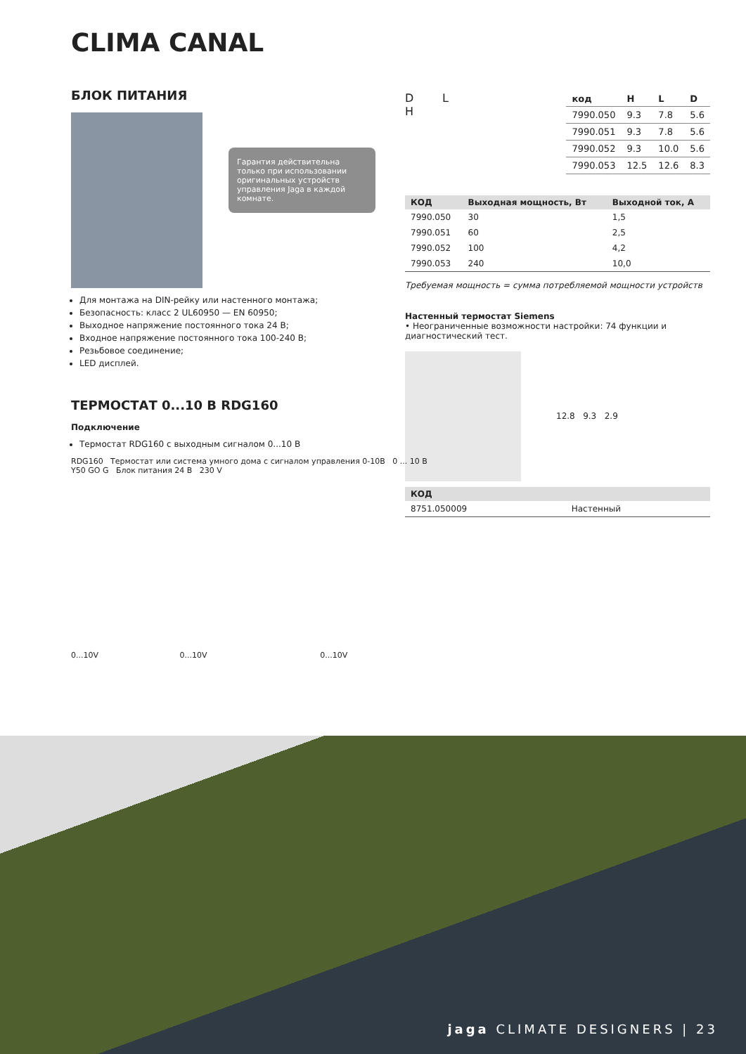CLIMA CANAL
БЛОК ПИТАНИЯ
Гарантия действительна только при использовании оригинальных устройств управления Jaga в каждой комнате.
Для монтажа на DIN-рейку или настенного монтажа;
Безопасность: класс 2 UL60950 — EN 60950;
Выходное напряжение постоянного тока 24 В;
Входное напряжение постоянного тока 100-240 В;
Резьбовое соединение;
LED дисплей.
ТЕРМОСТАТ 0...10 В RDG160
Подключение
Термостат RDG160 с выходным сигналом 0...10 В
D L
H
| код | H | L | D |
| --- | --- | --- | --- |
| 7990.050 | 9.3 | 7.8 | 5.6 |
| 7990.051 | 9.3 | 7.8 | 5.6 |
| 7990.052 | 9.3 | 10.0 | 5.6 |
| 7990.053 | 12.5 | 12.6 | 8.3 |
| КОД | Выходная мощность, Вт | Выходной ток, А |
| --- | --- | --- |
| 7990.050 | 30 | 1,5 |
| 7990.051 | 60 | 2,5 |
| 7990.052 | 100 | 4,2 |
| 7990.053 | 240 | 10,0 |
Требуемая мощность = сумма потребляемой мощности устройств
Настенный термостат Siemens
• Неограниченные возможности настройки: 74 функции и диагностический тест.
12.8 9.3 2.9
| КОД | |
| --- | --- |
| 8751.050009 | Настенный |
RDG160 Термостат или система умного дома с сигналом управления 0-10В 0 ... 10 В
Y50 GO G Блок питания 24 В 230 V
0...10V 0...10V 0...10V
jaga CLIMATE DESIGNERS | 23